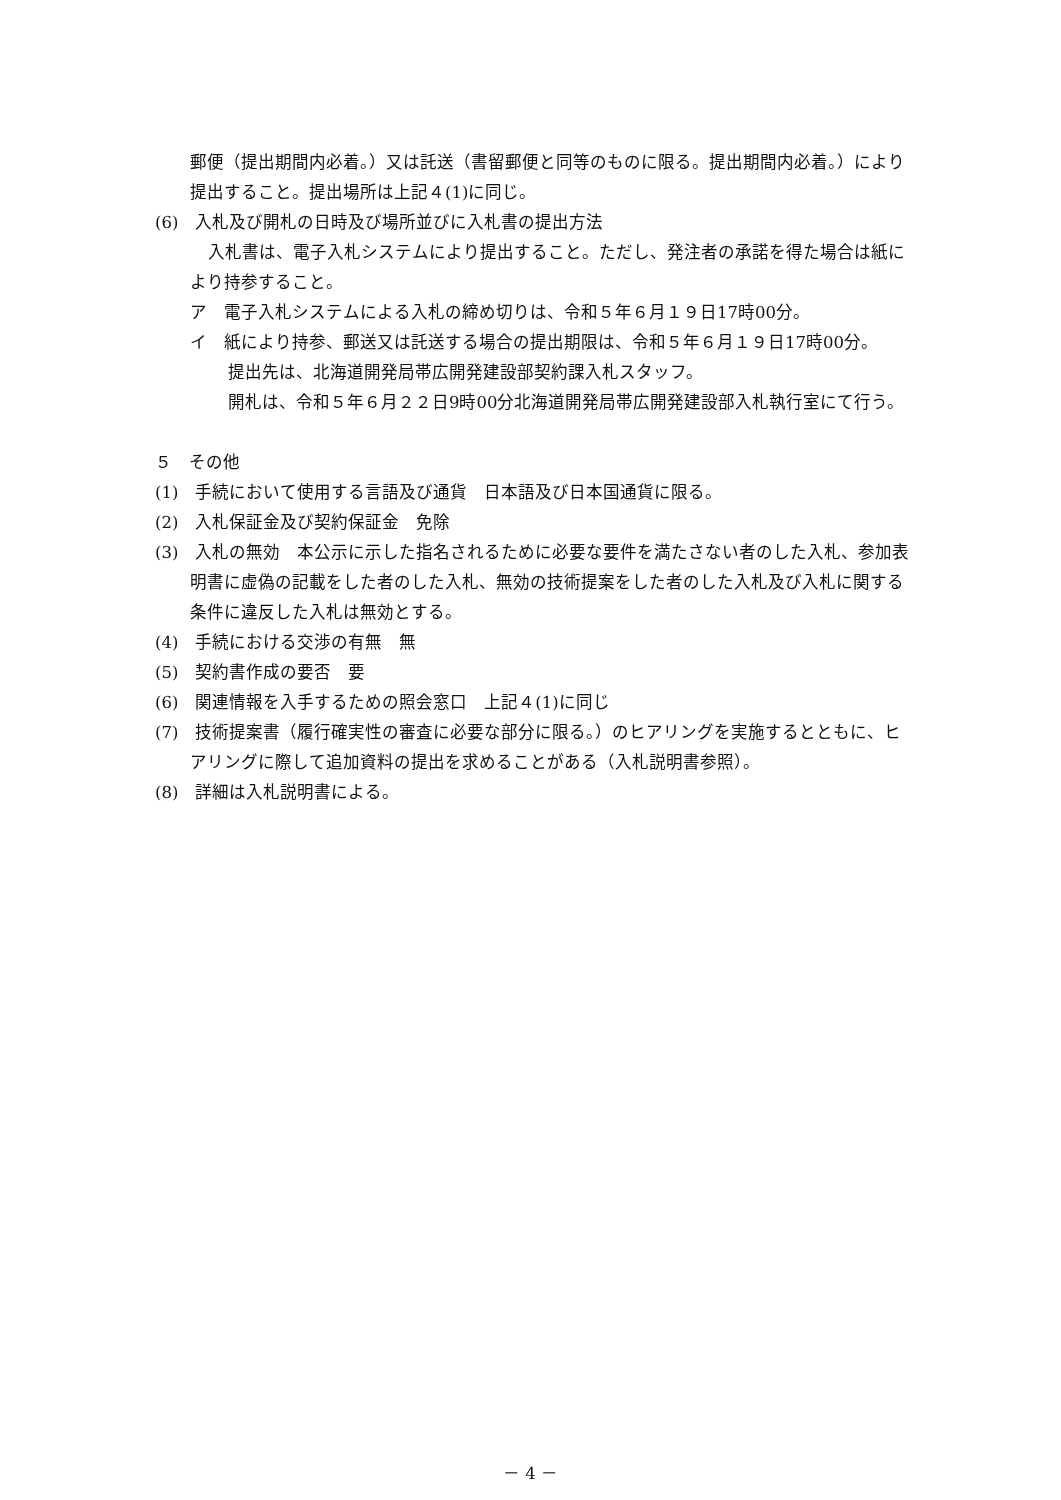郵便（提出期間内必着。）又は託送（書留郵便と同等のものに限る。提出期間内必着。）により提出すること。提出場所は上記４(1)に同じ。
(6)　入札及び開札の日時及び場所並びに入札書の提出方法
入札書は、電子入札システムにより提出すること。ただし、発注者の承諾を得た場合は紙により持参すること。
ア　電子入札システムによる入札の締め切りは、令和５年６月１９日17時00分。
イ　紙により持参、郵送又は託送する場合の提出期限は、令和５年６月１９日17時00分。
提出先は、北海道開発局帯広開発建設部契約課入札スタッフ。
開札は、令和５年６月２２日9時00分北海道開発局帯広開発建設部入札執行室にて行う。
５　その他
(1)　手続において使用する言語及び通貨　日本語及び日本国通貨に限る。
(2)　入札保証金及び契約保証金　免除
(3)　入札の無効　本公示に示した指名されるために必要な要件を満たさない者のした入札、参加表明書に虚偽の記載をした者のした入札、無効の技術提案をした者のした入札及び入札に関する条件に違反した入札は無効とする。
(4)　手続における交渉の有無　無
(5)　契約書作成の要否　要
(6)　関連情報を入手するための照会窓口　上記４(1)に同じ
(7)　技術提案書（履行確実性の審査に必要な部分に限る。）のヒアリングを実施するとともに、ヒアリングに際して追加資料の提出を求めることがある（入札説明書参照）。
(8)　詳細は入札説明書による。
－ 4 －